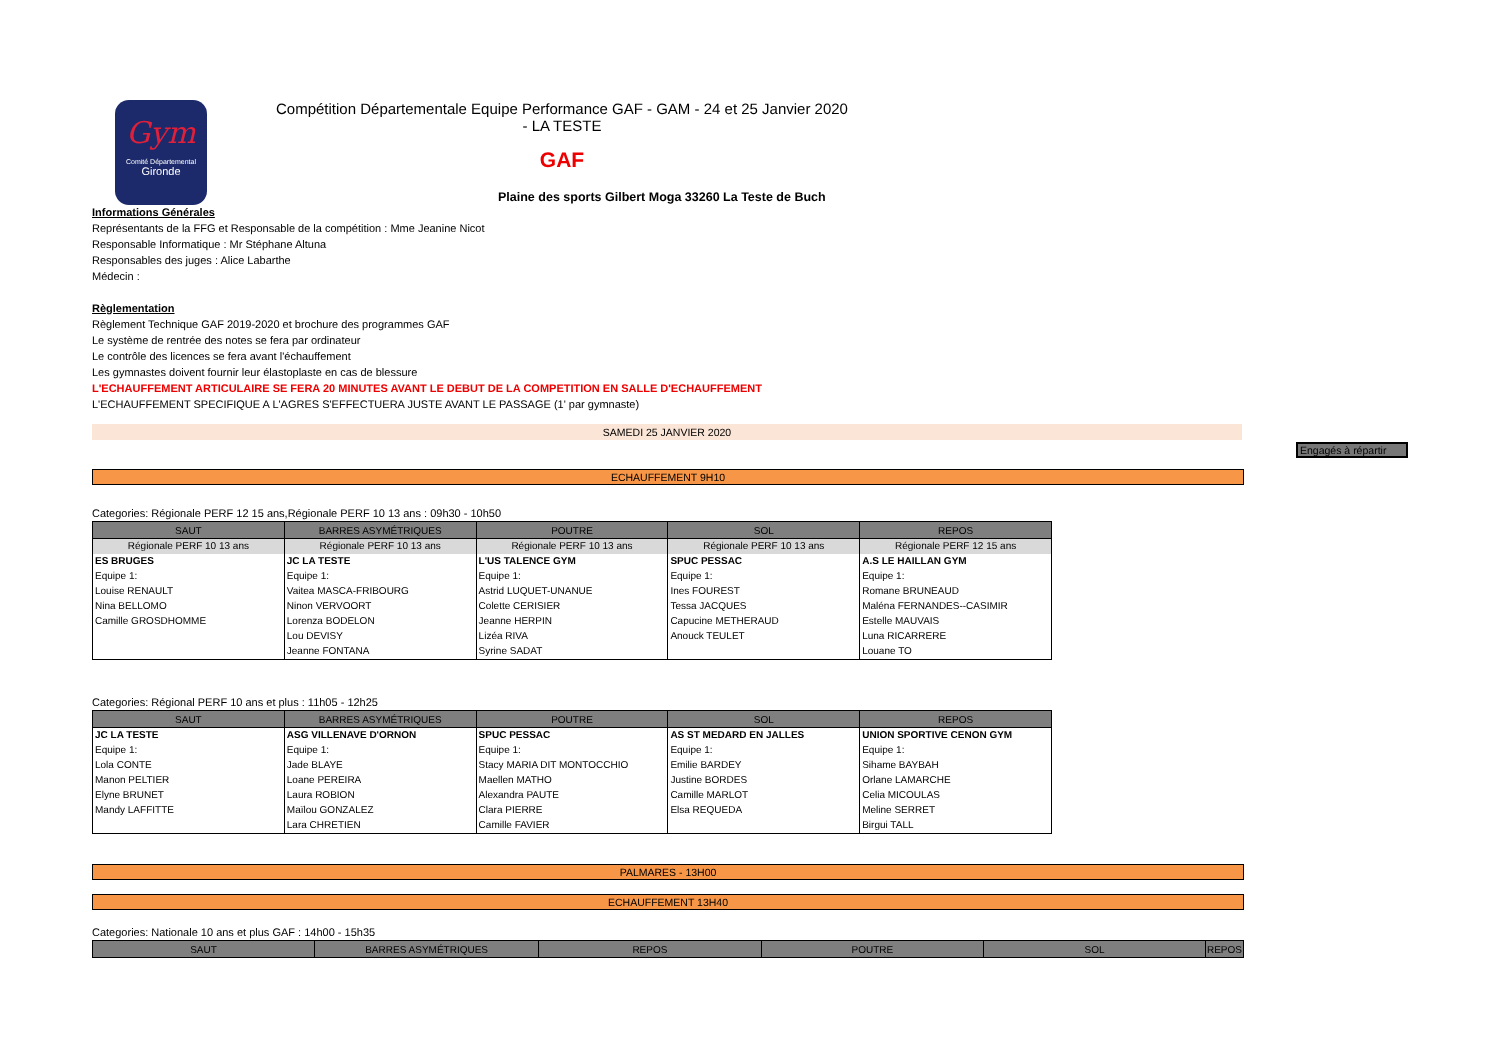Gym
Comité Départemental
Gironde
Compétition Départementale Equipe Performance GAF - GAM - 24 et 25 Janvier 2020 - LA TESTE
GAF
Plaine des sports Gilbert Moga 33260 La Teste de Buch
Informations Générales
Représentants de la FFG et Responsable de la compétition : Mme Jeanine Nicot
Responsable Informatique : Mr Stéphane Altuna
Responsables des juges : Alice Labarthe
Médecin :
Règlementation
Règlement Technique GAF 2019-2020 et brochure des programmes GAF
Le système de rentrée des notes se fera par ordinateur
Le contrôle des licences se fera avant l'échauffement
Les gymnastes doivent fournir leur élastoplaste en cas de blessure
L'ECHAUFFEMENT ARTICULAIRE SE FERA 20 MINUTES AVANT LE DEBUT DE LA COMPETITION EN SALLE D'ECHAUFFEMENT
L'ECHAUFFEMENT SPECIFIQUE A L'AGRES S'EFFECTUERA JUSTE AVANT LE PASSAGE (1' par gymnaste)
SAMEDI 25 JANVIER 2020
Engagés à répartir
ECHAUFFEMENT 9H10
Categories: Régionale PERF 12 15 ans,Régionale PERF 10 13 ans : 09h30 - 10h50
| SAUT | BARRES ASYMÉTRIQUES | POUTRE | SOL | REPOS |
| --- | --- | --- | --- | --- |
| Régionale PERF 10 13 ans | Régionale PERF 10 13 ans | Régionale PERF 10 13 ans | Régionale PERF 10 13 ans | Régionale PERF 12 15 ans |
| ES BRUGES | JC LA TESTE | L'US TALENCE GYM | SPUC PESSAC | A.S LE HAILLAN GYM |
| Equipe 1: | Equipe 1: | Equipe 1: | Equipe 1: | Equipe 1: |
| Louise RENAULT | Vaitea MASCA-FRIBOURG | Astrid LUQUET-UNANUE | Ines FOUREST | Romane BRUNEAUD |
| Nina BELLOMO | Ninon VERVOORT | Colette CERISIER | Tessa JACQUES | Maléna FERNANDES--CASIMIR |
| Camille GROSDHOMME | Lorenza BODELON | Jeanne HERPIN | Capucine METHERAUD | Estelle MAUVAIS |
| | Lou DEVISY | Lizéa RIVA | Anouck TEULET | Luna RICARRERE |
| | Jeanne FONTANA | Syrine SADAT | | Louane TO |
Categories: Régional PERF 10 ans et plus : 11h05 - 12h25
| SAUT | BARRES ASYMÉTRIQUES | POUTRE | SOL | REPOS |
| --- | --- | --- | --- | --- |
| JC LA TESTE | ASG VILLENAVE D'ORNON | SPUC PESSAC | AS ST MEDARD EN JALLES | UNION SPORTIVE CENON GYM |
| Equipe 1: | Equipe 1: | Equipe 1: | Equipe 1: | Equipe 1: |
| Lola CONTE | Jade BLAYE | Stacy MARIA DIT MONTOCCHIO | Emilie BARDEY | Sihame BAYBAH |
| Manon PELTIER | Loane PEREIRA | Maellen MATHO | Justine BORDES | Orlane LAMARCHE |
| Elyne BRUNET | Laura ROBION | Alexandra PAUTE | Camille MARLOT | Celia MICOULAS |
| Mandy LAFFITTE | Maïlou GONZALEZ | Clara PIERRE | Elsa REQUEDA | Meline SERRET |
| | Lara CHRETIEN | Camille FAVIER | | Birgui TALL |
PALMARES - 13H00
ECHAUFFEMENT 13H40
Categories: Nationale 10 ans et plus GAF : 14h00 - 15h35
| SAUT | BARRES ASYMÉTRIQUES | REPOS | POUTRE | SOL | REPOS |
| --- | --- | --- | --- | --- | --- |